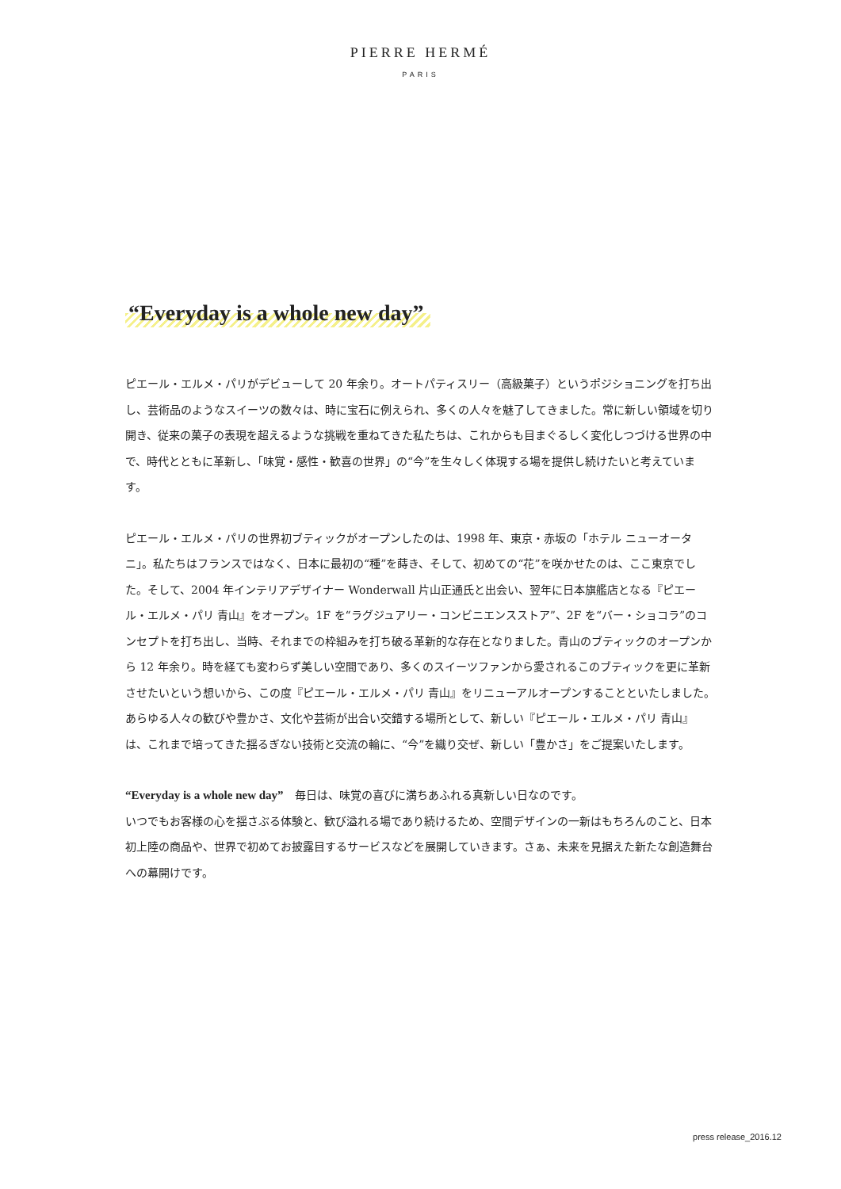PIERRE HERMÉ
PARIS
“Everyday is a whole new day”
ピエール・エルメ・パリがデビューして 20 年余り。オートパティスリー（高級菓子）というポジショニングを打ち出し、芸術品のようなスイーツの数々は、時に宝石に例えられ、多くの人々を魅了してきました。常に新しい領域を切り開き、従来の菓子の表現を超えるような挑戦を重ねてきた私たちは、これからも目まぐるしく変化しつづける世界の中で、時代とともに革新し、「味覚・感性・歓喜の世界」の“今”を生々しく体現する場を提供し続けたいと考えています。
ピエール・エルメ・パリの世界初ブティックがオープンしたのは、1998 年、東京・赤坂の「ホテル ニューオータニ」。私たちはフランスではなく、日本に最初の“種”を蒔き、そして、初めての“花”を咲かせたのは、ここ東京でした。そして、2004 年インテリアデザイナー Wonderwall 片山正通氏と出会い、翌年に日本旗艦店となる『ピエール・エルメ・パリ 青山』をオープン。1F を“ラグジュアリー・コンビニエンスストア”、2F を“バー・ショコラ”のコンセプトを打ち出し、当時、それまでの枠組みを打ち破る革新的な存在となりました。青山のブティックのオープンから 12 年余り。時を経ても変わらず美しい空間であり、多くのスイーツファンから愛されるこのブティックを更に革新させたいという想いから、この度『ピエール・エルメ・パリ 青山』をリニューアルオープンすることといたしました。あらゆる人々の歓びや豊かさ、文化や芸術が出合い交錯する場所として、新しい『ピエール・エルメ・パリ 青山』は、これまで培ってきた揺るぎない技術と交流の輪に、“今”を織り交ぜ、新しい「豊かさ」をご提案いたします。
“Everyday is a whole new day”　毎日は、味覚の喜びに満ちあふれる真新しい日なのです。
いつでもお客様の心を揺さぶる体験と、歓び溢れる場であり続けるため、空間デザインの一新はもちろんのこと、日本初上陸の商品や、世界で初めてお披露目するサービスなどを展開していきます。さぁ、未来を見据えた新たな創造舞台への幕開けです。
press release_2016.12